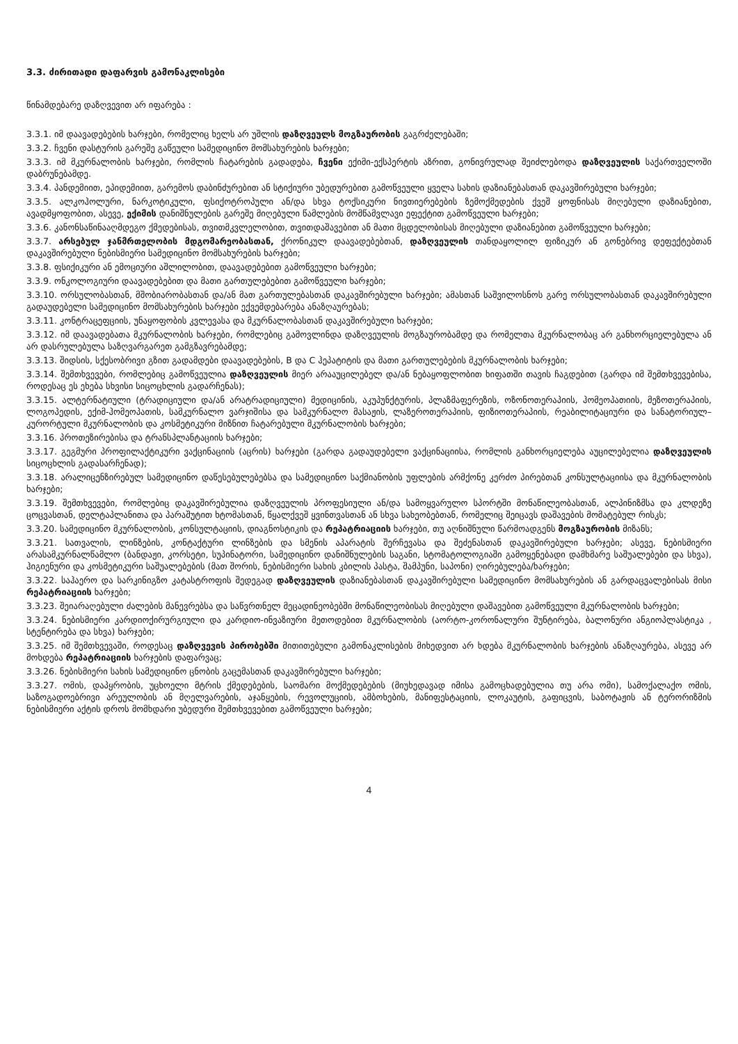3.3. ძირითადი დაფარვის გამონაკლისები
წინამდებარე დაზღვევით არ იფარება :
3.3.1. იმ დაავადებების ხარჯები, რომელიც ხელს არ უშლის დაზღვეულს მოგზაურობის გაგრძელებაში;
3.3.2. ჩვენი დასტურის გარეშე გაწეული სამედიცინო მომსახურების ხარჯები;
3.3.3. იმ მკურნალობის ხარჯები, რომლის ჩატარების გადადება, ჩვენი ექიმი-ექსპერტის აზრით, გონივრულად შეიძლებოდა დაზღვეულის საქართველოში დაბრუნებამდე.
3.3.4. პანდემიით, ეპიდემიით, გარემოს დაბინძურებით ან სტიქიური უბედურებით გამოწვეული ყველა სახის დაზიანებასთან დაკავშირებული ხარჯები;
3.3.5. ალკოჰოლური, ნარკოტიკული, ფსიქოტროპული ან/და სხვა ტოქსიკური ნივთიერებების ზემოქმედების ქვეშ ყოფნისას მიღებული დაზიანებით, ავადმყოფობით, ასევე, ექიმის დანიშნულების გარეშე მიღებული წამლების მომწამვლავი ეფექტით გამოწვეული ხარჯები;
3.3.6. კანონსაწინააღმდეგო ქმედებისას, თვითმკვლელობით, თვითდაშავებით ან მათი მცდელობისას მიღებული დაზიანებით გამოწვეული ხარჯები;
3.3.7. არსებულ ჯანმრთელობის მდგომარეობასთან, ქრონიკულ დაავადებებთან, დაზღვეულის თანდაყოლილ ფიზიკურ ან გონებრივ დეფექტებთან დაკავშირებული ნებისმიერი სამედიცინო მომსახურების ხარჯები;
3.3.8. ფსიქიკური ან ემოციური აშლილობით, დაავადებებით გამოწვეული ხარჯები;
3.3.9. ონკოლოგიური დაავადებებით და მათი გართულებებით გამოწვეული ხარჯები;
3.3.10. ორსულობასთან, მშობიარობასთან და/ან მათ გართულებასთან დაკავშირებული ხარჯები; ამასთან საშვილოსნოს გარე ორსულობასთან დაკავშირებული გადაუდებელი სამედიცინო მომსახურების ხარჯები ექვემდებარება ანაზღაურებას;
3.3.11. კონტრაცეფციის, უნაყოფობის კვლევასა და მკურნალობასთან დაკავშირებული ხარჯები;
3.3.12. იმ დაავადებათა მკურნალობის ხარჯები, რომლებიც გამოვლინდა დაზღვეულის მოგზაურობამდე და რომელთა მკურნალობაც არ განხორციელებულა ან არ დასრულებულა საზღვარგარეთ გამგზავრებამდე;
3.3.13. შიდსის, სქესობრივი გზით გადამდები დაავადებების, B და C ჰეპატიტის და მათი გართულებების მკურნალობის ხარჯები;
3.3.14. შემთხვევები, რომლებიც გამოწვეულია დაზღვეულის მიერ არააუცილებელ და/ან ნებაყოფლობით ხიფათში თავის ჩაგდებით (გარდა იმ შემთხვევებისა, როდესაც ეს ეხება სხვისი სიცოცხლის გადარჩენას);
3.3.15. ალტერნატიული (ტრადიციული და/ან არატრადიციული) მედიცინის, აკუპუნქტურის, პლაზმაფერეზის, ოზონოთერაპიის, ჰომეოპათიის, მეზოთერაპიის, ლოგოპედის, ექიმ-ჰომეოპათის, სამკურნალო ვარჯიშისა და სამკურნალო მასაჟის, ლაზეროთერაპიის, ფიზიოთერაპიის, რეაბილიტაციური და სანატორიულ–კურორტული მკურნალობის და კოსმეტიკური მიზნით ჩატარებული მკურნალობის ხარჯები;
3.3.16. პროთეზირებისა და ტრანსპლანტაციის ხარჯები;
3.3.17. გეგმური პროფილაქტიკური ვაქცინაციის (აცრის) ხარჯები (გარდა გადაუდებელი ვაქცინაციისა, რომლის განხორციელება აუცილებელია დაზღვეულის სიცოცხლის გადასარჩენად);
3.3.18. არალიცენზირებულ სამედიცინო დაწესებულებებსა და სამედიცინო საქმიანობის უფლების არმქონე კერძო პირებთან კონსულტაციისა და მკურნალობის ხარჯები;
3.3.19. შემთხვევები, რომლებიც დაკავშირებულია დაზღვეულის პროფესიული ან/და სამოყვარულო სპორტში მონაწილეობასთან, ალპინიზმსა და კლდეზე ცოცვასთან, დელტაპლანითა და პარაშუტით ხტომასთან, წყალქვეშ ყვინთვასთან ან სხვა სახეობებთან, რომელიც შეიცავს დაშავების მომატებულ რისკს;
3.3.20. სამედიცინო მკურნალობის, კონსულტაციის, დიაგნოსტიკის და რეპატრიაციის ხარჯები, თუ აღნიშნული წარმოადგენს მოგზაურობის მიზანს;
3.3.21. სათვალის, ლინზების, კონტაქტური ლინზების და სმენის აპარატის შერჩევასა და შეძენასთან დაკავშირებული ხარჯები; ასევე, ნებისმიერი არასამკურნალწამლო (ბანდაჟი, კორსეტი, სუპინატორი, სამედიცინო დანიშნულების საგანი, სტომატოლოგიაში გამოყენებადი დამხმარე საშუალებები და სხვა), ჰიგიენური და კოსმეტიკური საშუალებების (მათ შორის, ნებისმიერი სახის კბილის პასტა, შამპუნი, საპონი) ღირებულება/ხარჯები;
3.3.22. საჰაერო და სარკინიგზო კატასტროფის შედეგად დაზღვეულის დაზიანებასთან დაკავშირებული სამედიცინო მომსახურების ან გარდაცვალებისას მისი რეპატრიაციის ხარჯები;
3.3.23. შეიარაღებული ძალების მანევრებსა და საწვრთნელ მეცადინეობებში მონაწილეობისას მიღებული დაშავებით გამოწვეული მკურნალობის ხარჯები;
3.3.24. ნებისმიერი კარდიოქირურგიული და კარდიო-ინვაზიური მეთოდებით მკურნალობის (აორტო-კორონალური შუნტირება, ბალონური ანგიოპლასტიკა , სტენტირება და სხვა) ხარჯები;
3.3.25. იმ შემთხვევაში, როდესაც დაზღვევის პირობებში მითითებული გამონაკლისების მიხედვით არ ხდება მკურნალობის ხარჯების ანაზღაურება, ასევე არ მოხდება რეპატრიაციის ხარჯების დაფარვაც;
3.3.26. ნებისმიერი სახის სამედიცინო ცნობის გაცემასთან დაკავშირებული ხარჯები;
3.3.27. ომის, დაპყრობის, უცხოელი მტრის ქმედებების, საომარი მოქმედებების (მიუხედავად იმისა გამოცხადებულია თუ არა ომი), სამოქალაქო ომის, საზოგადოებრივი არეულობის ან მღელვარების, აჯანყების, რევოლუციის, ამბოხების, მანიფესტაციის, ლოკაუტის, გაფიცვის, საბოტაჟის ან ტერორიზმის ნებისმიერი აქტის დროს მომხდარი უბედური შემთხვევებით გამოწვეული ხარჯები;
4